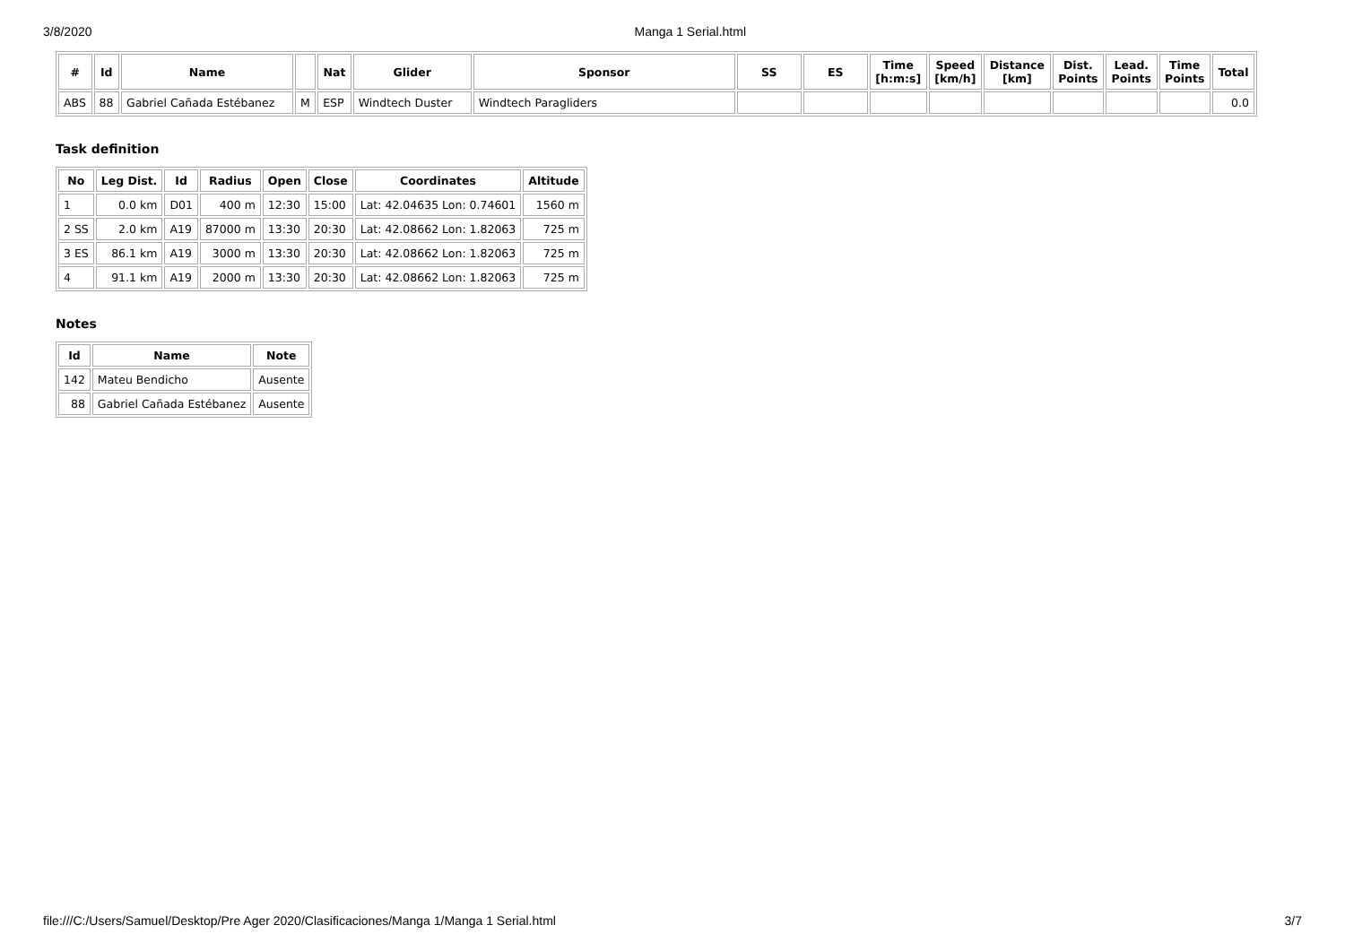3/8/2020 Manga 1 Serial.html
| # | Id | Name | | Nat | Glider | Sponsor | SS | ES | Time [h:m:s] | Speed [km/h] | Distance [km] | Dist. Points | Lead. Points | Time Points | Total |
| --- | --- | --- | --- | --- | --- | --- | --- | --- | --- | --- | --- | --- | --- | --- | --- |
| ABS | 88 | Gabriel Cañada Estébanez | M | ESP | Windtech Duster | Windtech Paragliders | | | | | | | | | 0.0 |
Task definition
| No | Leg Dist. | Id | Radius | Open | Close | Coordinates | Altitude |
| --- | --- | --- | --- | --- | --- | --- | --- |
| 1 | 0.0 km | D01 | 400 m | 12:30 | 15:00 | Lat: 42.04635 Lon: 0.74601 | 1560 m |
| 2 SS | 2.0 km | A19 | 87000 m | 13:30 | 20:30 | Lat: 42.08662 Lon: 1.82063 | 725 m |
| 3 ES | 86.1 km | A19 | 3000 m | 13:30 | 20:30 | Lat: 42.08662 Lon: 1.82063 | 725 m |
| 4 | 91.1 km | A19 | 2000 m | 13:30 | 20:30 | Lat: 42.08662 Lon: 1.82063 | 725 m |
Notes
| Id | Name | Note |
| --- | --- | --- |
| 142 | Mateu Bendicho | Ausente |
| 88 | Gabriel Cañada Estébanez | Ausente |
file:///C:/Users/Samuel/Desktop/Pre Ager 2020/Clasificaciones/Manga 1/Manga 1 Serial.html 3/7